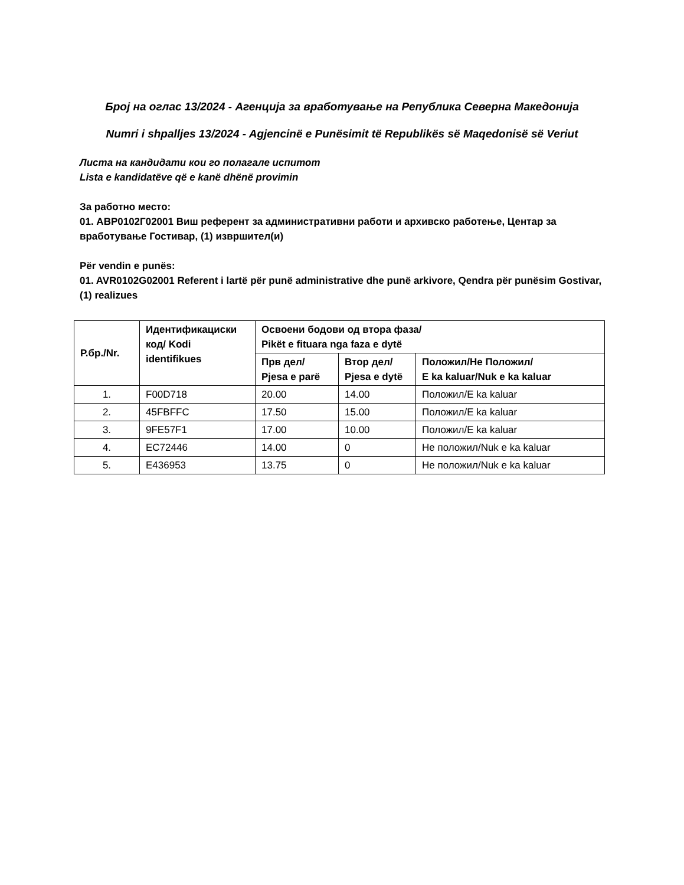Број на оглас 13/2024 - Агенција за вработување на Република Северна Македонија
Numri i shpalljes 13/2024 - Agjencinë e Punësimit të Republikës së Maqedonisë së Veriut
Листа на кандидати кои го полагале испитот
Lista e kandidatëve që e kanë dhënë provimin
За работно место:
01. АВР0102Г02001 Виш референт за административни работи и архивско работење, Центар за вработување Гостивар, (1) извршител(и)
Për vendin e punës:
01. AVR0102G02001 Referent i lartë për punë administrative dhe punë arkivore, Qendra për punësim Gostivar, (1) realizues
| Р.бр./Nr. | Идентификациски код/ Kodi identifikues | Освоени бодови од втора фаза/ Pikët e fituara nga faza e dytë | | |
| --- | --- | --- | --- | --- |
| | | Прв дел/ Pjesa e parë | Втор дел/ Pjesa e dytë | Положил/Не Положил/ E ka kaluar/Nuk e ka kaluar |
| 1. | F00D718 | 20.00 | 14.00 | Положил/E ka kaluar |
| 2. | 45FBFFC | 17.50 | 15.00 | Положил/E ka kaluar |
| 3. | 9FE57F1 | 17.00 | 10.00 | Положил/E ka kaluar |
| 4. | EC72446 | 14.00 | 0 | Не положил/Nuk e ka kaluar |
| 5. | E436953 | 13.75 | 0 | Не положил/Nuk e ka kaluar |